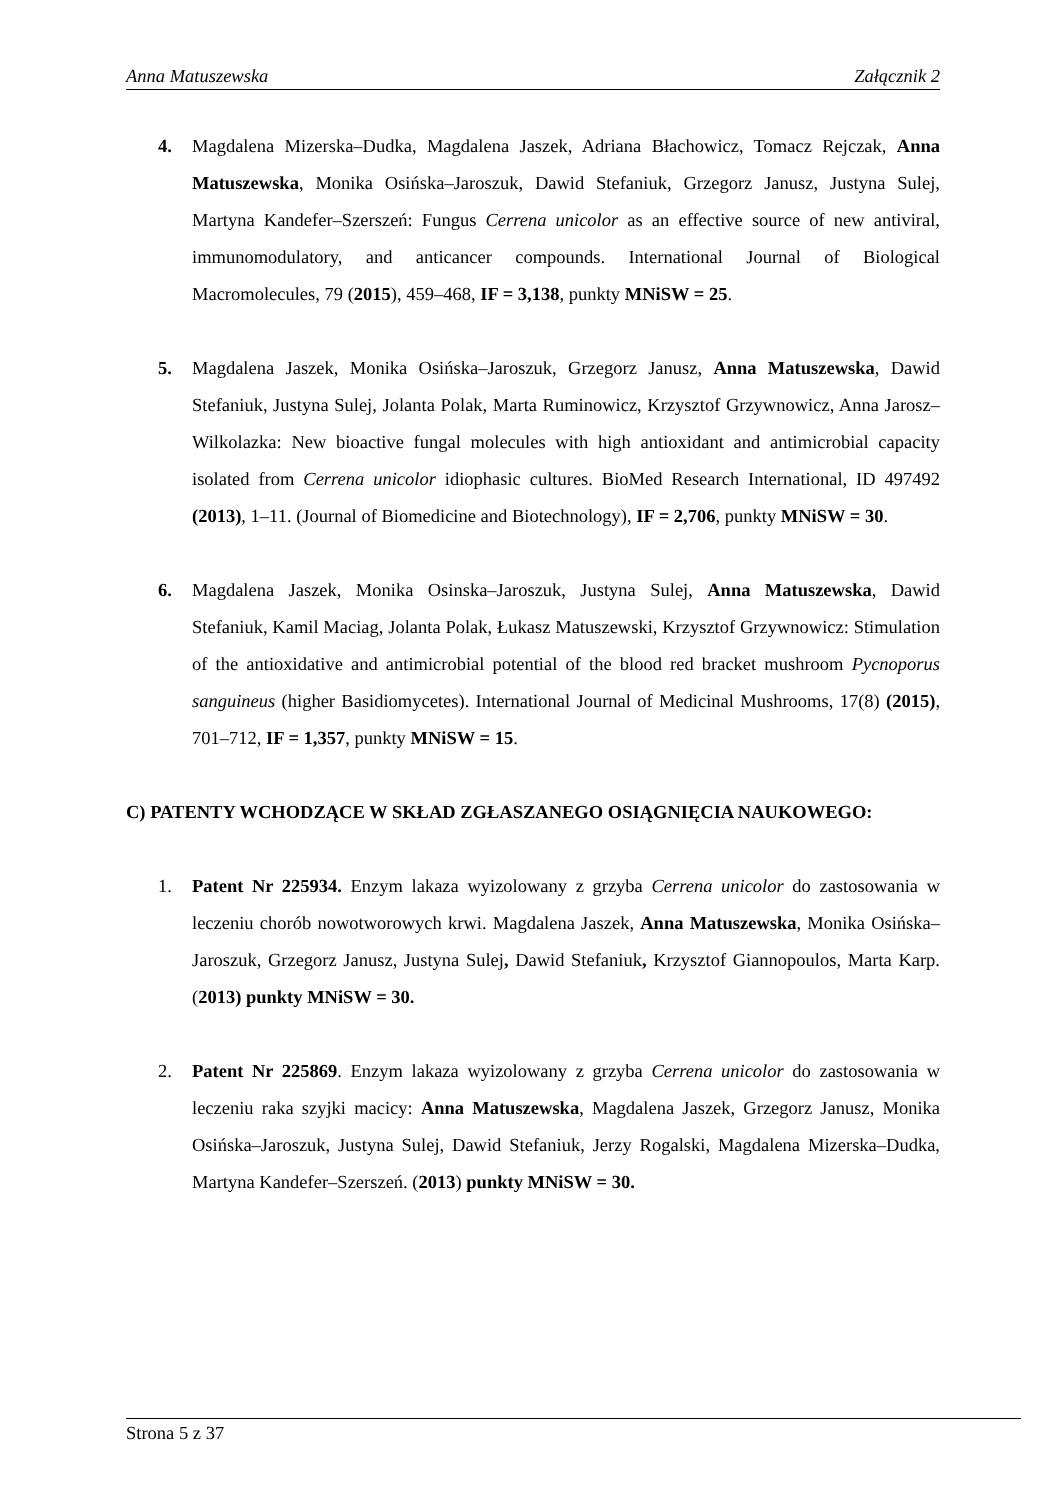Anna Matuszewska Załącznik 2
4. Magdalena Mizerska–Dudka, Magdalena Jaszek, Adriana Błachowicz, Tomacz Rejczak, Anna Matuszewska, Monika Osińska–Jaroszuk, Dawid Stefaniuk, Grzegorz Janusz, Justyna Sulej, Martyna Kandefer–Szerszeń: Fungus Cerrena unicolor as an effective source of new antiviral, immunomodulatory, and anticancer compounds. International Journal of Biological Macromolecules, 79 (2015), 459–468, IF = 3,138, punkty MNiSW = 25.
5. Magdalena Jaszek, Monika Osińska–Jaroszuk, Grzegorz Janusz, Anna Matuszewska, Dawid Stefaniuk, Justyna Sulej, Jolanta Polak, Marta Ruminowicz, Krzysztof Grzywnowicz, Anna Jarosz–Wilkolazka: New bioactive fungal molecules with high antioxidant and antimicrobial capacity isolated from Cerrena unicolor idiophasic cultures. BioMed Research International, ID 497492 (2013), 1–11. (Journal of Biomedicine and Biotechnology), IF = 2,706, punkty MNiSW = 30.
6. Magdalena Jaszek, Monika Osinska–Jaroszuk, Justyna Sulej, Anna Matuszewska, Dawid Stefaniuk, Kamil Maciag, Jolanta Polak, Łukasz Matuszewski, Krzysztof Grzywnowicz: Stimulation of the antioxidative and antimicrobial potential of the blood red bracket mushroom Pycnoporus sanguineus (higher Basidiomycetes). International Journal of Medicinal Mushrooms, 17(8) (2015), 701–712, IF = 1,357, punkty MNiSW = 15.
C) PATENTY WCHODZĄCE W SKŁAD ZGŁASZANEGO OSIĄGNIĘCIA NAUKOWEGO:
1. Patent Nr 225934. Enzym lakaza wyizolowany z grzyba Cerrena unicolor do zastosowania w leczeniu chorób nowotworowych krwi. Magdalena Jaszek, Anna Matuszewska, Monika Osińska–Jaroszuk, Grzegorz Janusz, Justyna Sulej, Dawid Stefaniuk, Krzysztof Giannopoulos, Marta Karp. (2013) punkty MNiSW = 30.
2. Patent Nr 225869. Enzym lakaza wyizolowany z grzyba Cerrena unicolor do zastosowania w leczeniu raka szyjki macicy: Anna Matuszewska, Magdalena Jaszek, Grzegorz Janusz, Monika Osińska–Jaroszuk, Justyna Sulej, Dawid Stefaniuk, Jerzy Rogalski, Magdalena Mizerska–Dudka, Martyna Kandefer–Szerszeń. (2013) punkty MNiSW = 30.
Strona 5 z 37